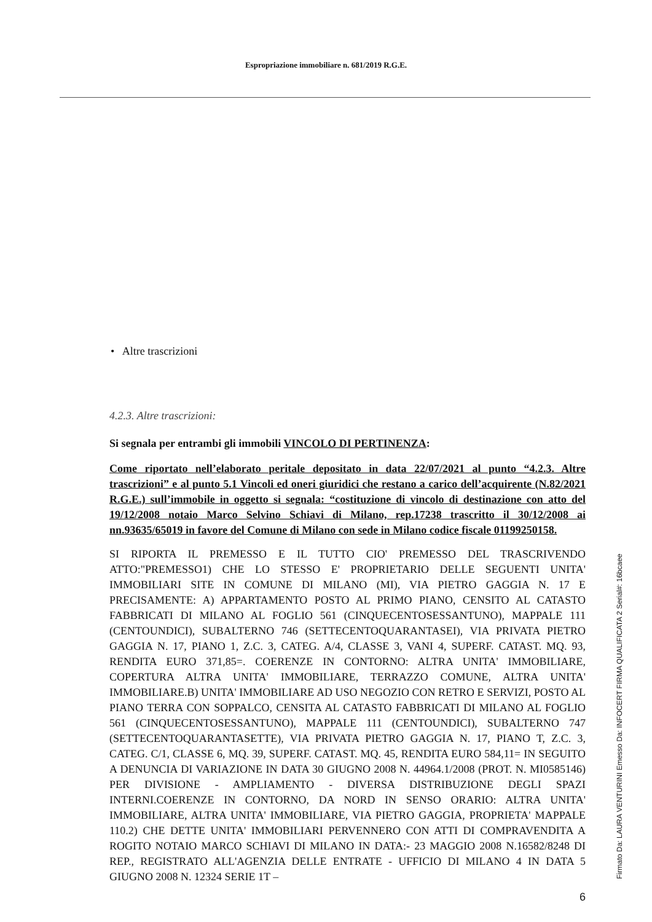Espropriazione immobiliare n. 681/2019 R.G.E.
• Altre trascrizioni
4.2.3. Altre trascrizioni:
Si segnala per entrambi gli immobili VINCOLO DI PERTINENZA:
Come riportato nell’elaborato peritale depositato in data 22/07/2021 al punto “4.2.3. Altre trascrizioni” e al punto 5.1 Vincoli ed oneri giuridici che restano a carico dell’acquirente (N.82/2021 R.G.E.) sull’immobile in oggetto si segnala: “costituzione di vincolo di destinazione con atto del 19/12/2008 notaio Marco Selvino Schiavi di Milano, rep.17238 trascritto il 30/12/2008 ai nn.93635/65019 in favore del Comune di Milano con sede in Milano codice fiscale 01199250158.
SI RIPORTA IL PREMESSO E IL TUTTO CIO' PREMESSO DEL TRASCRIVENDO ATTO:"PREMESSO1) CHE LO STESSO E' PROPRIETARIO DELLE SEGUENTI UNITA' IMMOBILIARI SITE IN COMUNE DI MILANO (MI), VIA PIETRO GAGGIA N. 17 E PRECISAMENTE: A) APPARTAMENTO POSTO AL PRIMO PIANO, CENSITO AL CATASTO FABBRICATI DI MILANO AL FOGLIO 561 (CINQUECENTOSESSANTUNO), MAPPALE 111 (CENTOUNDICI), SUBALTERNO 746 (SETTECENTOQUARANTASEI), VIA PRIVATA PIETRO GAGGIA N. 17, PIANO 1, Z.C. 3, CATEG. A/4, CLASSE 3, VANI 4, SUPERF. CATAST. MQ. 93, RENDITA EURO 371,85=. COERENZE IN CONTORNO: ALTRA UNITA' IMMOBILIARE, COPERTURA ALTRA UNITA' IMMOBILIARE, TERRAZZO COMUNE, ALTRA UNITA' IMMOBILIARE.B) UNITA' IMMOBILIARE AD USO NEGOZIO CON RETRO E SERVIZI, POSTO AL PIANO TERRA CON SOPPALCO, CENSITA AL CATASTO FABBRICATI DI MILANO AL FOGLIO 561 (CINQUECENTOSESSANTUNO), MAPPALE 111 (CENTOUNDICI), SUBALTERNO 747 (SETTECENTOQUARANTASETTE), VIA PRIVATA PIETRO GAGGIA N. 17, PIANO T, Z.C. 3, CATEG. C/1, CLASSE 6, MQ. 39, SUPERF. CATAST. MQ. 45, RENDITA EURO 584,11= IN SEGUITO A DENUNCIA DI VARIAZIONE IN DATA 30 GIUGNO 2008 N. 44964.1/2008 (PROT. N. MI0585146) PER DIVISIONE - AMPLIAMENTO - DIVERSA DISTRIBUZIONE DEGLI SPAZI INTERNI.COERENZE IN CONTORNO, DA NORD IN SENSO ORARIO: ALTRA UNITA' IMMOBILIARE, ALTRA UNITA' IMMOBILIARE, VIA PIETRO GAGGIA, PROPRIETA' MAPPALE 110.2) CHE DETTE UNITA' IMMOBILIARI PERVENNERO CON ATTI DI COMPRAVENDITA A ROGITO NOTAIO MARCO SCHIAVI DI MILANO IN DATA:- 23 MAGGIO 2008 N.16582/8248 DI REP., REGISTRATO ALL'AGENZIA DELLE ENTRATE - UFFICIO DI MILANO 4 IN DATA 5 GIUGNO 2008 N. 12324 SERIE 1T –
6
Firmato Da: LAURA VENTURINI Emesso Da: INFOCERT FIRMA QUALIFICATA 2 Serial#: 16bcaee